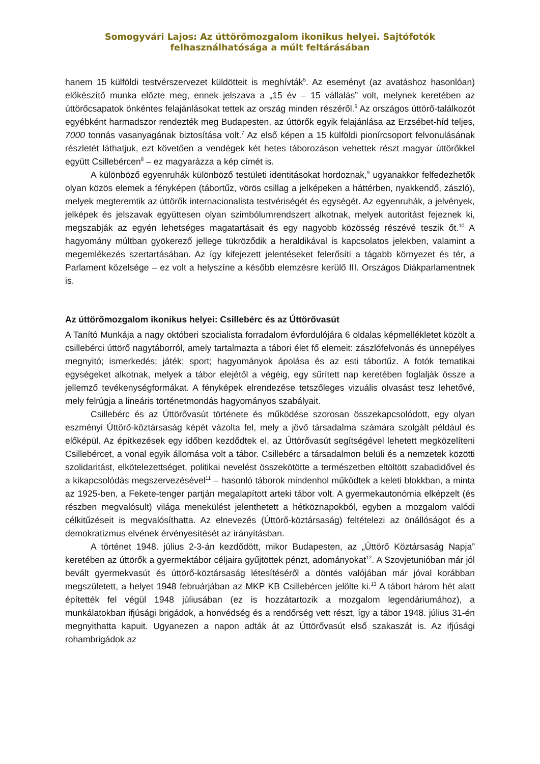Somogyvári Lajos: Az úttörőmozgalom ikonikus helyei. Sajtófotók felhasználhatósága a múlt feltárásában
hanem 15 külföldi testvérszervezet küldötteit is meghívták<sup>5</sup>. Az eseményt (az avatáshoz hasonlóan) előkészítő munka előzte meg, ennek jelszava a „15 év – 15 vállalás” volt, melynek keretében az úttörőcsapatok önkéntes felajánlásokat tettek az ország minden részéről.<sup>6</sup> Az országos úttörő-találkozót egyébként harmadszor rendezték meg Budapesten, az úttörők egyik felajánlása az Erzsébet-híd teljes, 7000 tonnás vasanyagának biztosítása volt.<sup>7</sup> Az első képen a 15 külföldi pionírcsoport felvonulásának részletét láthatjuk, ezt követően a vendégek két hetes táborozáson vehettek részt magyar úttörőkkel együtt Csillebércen<sup>8</sup> – ez magyarázza a kép címét is.
A különböző egyenruhák különböző testületi identitásokat hordoznak,<sup>9</sup> ugyanakkor felfedezhetők olyan közös elemek a fényképen (tábortűz, vörös csillag a jelképeken a háttérben, nyakkendő, zászló), melyek megteremtik az úttörők internacionalista testvériségét és egységét. Az egyenruhák, a jelvények, jelképek és jelszavak együttesen olyan szimbólumrendszert alkotnak, melyek autoritást fejeznek ki, megszabják az egyén lehetséges magatartásait és egy nagyobb közösség részévé teszik őt.<sup>10</sup> A hagyomány múltban gyökerező jellege tükröződik a heraldikával is kapcsolatos jelekben, valamint a megemlékezés szertartásában. Az így kifejezett jelentéseket felerősíti a tágabb környezet és tér, a Parlament közelsége – ez volt a helyszíne a később elemzésre kerülő III. Országos Diákparlamentnek is.
Az úttörőmozgalom ikonikus helyei: Csillebérc és az Úttörővasút
A Tanító Munkája a nagy októberi szocialista forradalom évfordulójára 6 oldalas képmellékletet közölt a csillebérci úttörő nagytáborról, amely tartalmazta a tábori élet fő elemeit: zászlófelvonás és ünnepélyes megnyitó; ismerkedés; játék; sport; hagyományok ápolása és az esti tábortűz. A fotók tematikai egységeket alkotnak, melyek a tábor elejétől a végéig, egy sűrített nap keretében foglalják össze a jellemző tevékenységformákat. A fényképek elrendezése tetszőleges vizuális olvasást tesz lehetővé, mely felrúgja a lineáris történetmondás hagyományos szabályait.
Csillebérc és az Úttörővasút története és működése szorosan összekapcsolódott, egy olyan eszményi Úttörő-köztársaság képét vázolta fel, mely a jövő társadalma számára szolgált például és előképül. Az építkezések egy időben kezdődtek el, az Úttörővasút segítségével lehetett megközelíteni Csillebércet, a vonal egyik állomása volt a tábor. Csillebérc a társadalmon belüli és a nemzetek közötti szolidaritást, elkötelezettséget, politikai nevelést összekötötte a természetben eltöltött szabadidővel és a kikapcsolódás megszervezésével<sup>11</sup> – hasonló táborok mindenhol működtek a keleti blokkban, a minta az 1925-ben, a Fekete-tenger partján megalapított arteki tábor volt. A gyermekautonómia elképzelt (és részben megvalósult) világa menekülést jelenthetett a hétköznapokból, egyben a mozgalom valódi célkitűzéseit is megvalósíthatta. Az elnevezés (Úttörő-köztársaság) feltételezi az önállóságot és a demokratizmus elvének érvényesítését az irányításban.
A történet 1948. július 2-3-án kezdődött, mikor Budapesten, az „Úttörő Köztársaság Napja” keretében az úttörők a gyermektábor céljaira gyűjtöttek pénzt, adományokat<sup>12</sup>. A Szovjetunióban már jól bevált gyermekvasút és úttörő-köztársaság létesítéséről a döntés valójában már jóval korábban megszületett, a helyet 1948 februárjában az MKP KB Csillebércen jelölte ki.<sup>13</sup> A tábort három hét alatt építették fel végül 1948 júliusában (ez is hozzátartozik a mozgalom legendáriumához), a munkálatokban ifjúsági brigádok, a honvédség és a rendőrség vett részt, így a tábor 1948. július 31-én megnyithatta kapuit. Ugyanezen a napon adták át az Úttörővasút első szakaszát is. Az ifjúsági rohambrigádok az